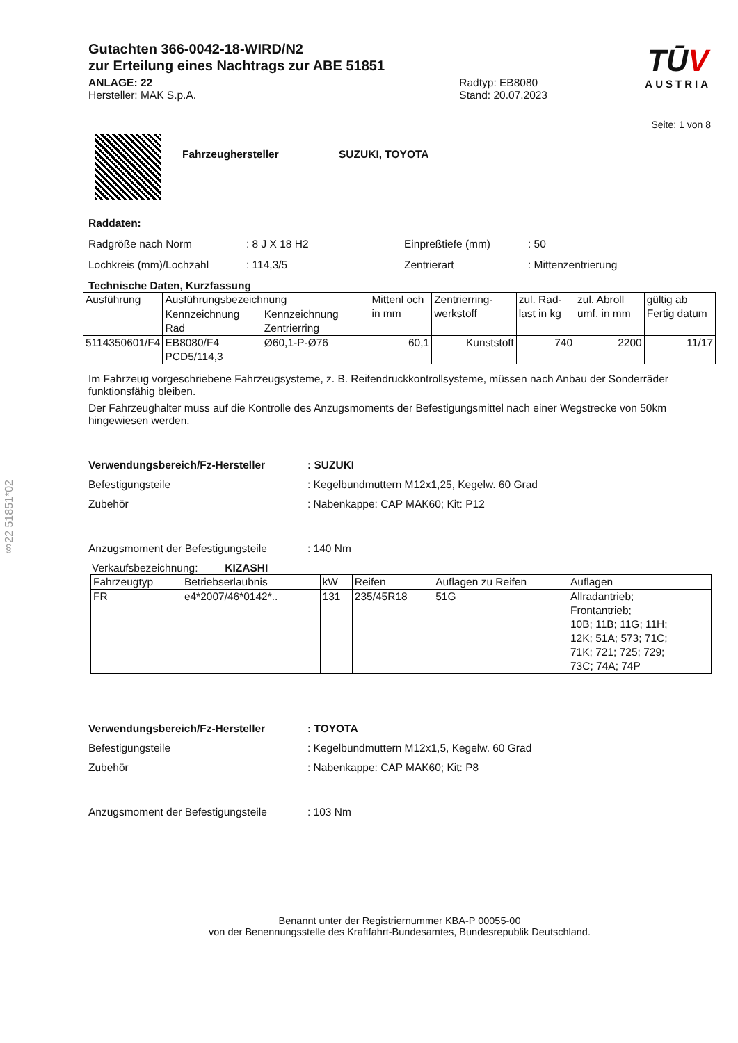§22 51851*02
TŪV
AUSTRIA
Gutachten 366-0042-18-WIRD/N2
zur Erteilung eines Nachtrags zur ABE 51851
ANLAGE: 22
Hersteller: MAK S.p.A.
Radtyp: EB8080
Stand: 20.07.2023
Seite: 1 von 8
Fahrzeughersteller SUZUKI, TOYOTA
Raddaten:
Radgröße nach Norm: 8 J X 18 H2 Einpreßtiefe (mm): 50 Lochkreis (mm)/Lochzahl: 114,3/5 Zentrierart: Mittenzentrierung
Technische Daten, Kurzfassung
| Ausführung | Ausführungsbezeichnung | | Mittenl och in mm | Zentrierring-werkstoff | zul. Rad-last in kg | zul. Abroll umf. in mm | gültig ab Fertig datum |
| --- | --- | --- | --- | --- | --- | --- | --- |
| | Kennzeichnung Rad | Kennzeichnung Zentrierring | | | | | |
| 5114350601/F4 | EB8080/F4 PCD5/114,3 | Ø60,1-P-Ø76 | 60,1 | Kunststoff | 740 | 2200 | 11/17 |
Im Fahrzeug vorgeschriebene Fahrzeugsysteme, z. B. Reifendruckkontrollsysteme, müssen nach Anbau der Sonderräder funktionsfähig bleiben.
Der Fahrzeughalter muss auf die Kontrolle des Anzugsmoments der Befestigungsmittel nach einer Wegstrecke von 50km hingewiesen werden.
Verwendungsbereich/Fz-Hersteller: SUZUKI
Befestigungsteile: Kegelbundmuttern M12x1,25, Kegelw. 60 Grad
Zubehör: Nabenkappe: CAP MAK60; Kit: P12
Anzugsmoment der Befestigungsteile: 140 Nm
Verkaufsbezeichnung: KIZASHI
| Fahrzeugtyp | Betriebserlaubnis | kW | Reifen | Auflagen zu Reifen | Auflagen |
| --- | --- | --- | --- | --- | --- |
| FR | e4*2007/46*0142*.. | 131 | 235/45R18 | 51G | Allradantrieb; Frontantrieb; 10B; 11B; 11G; 11H; 12K; 51A; 573; 71C; 71K; 721; 725; 729; 73C; 74A; 74P |
Verwendungsbereich/Fz-Hersteller: TOYOTA
Befestigungsteile: Kegelbundmuttern M12x1,5, Kegelw. 60 Grad
Zubehör: Nabenkappe: CAP MAK60; Kit: P8
Anzugsmoment der Befestigungsteile: 103 Nm
Benannt unter der Registriernummer KBA-P 00055-00
von der Benennungsstelle des Kraftfahrt-Bundesamtes, Bundesrepublik Deutschland.